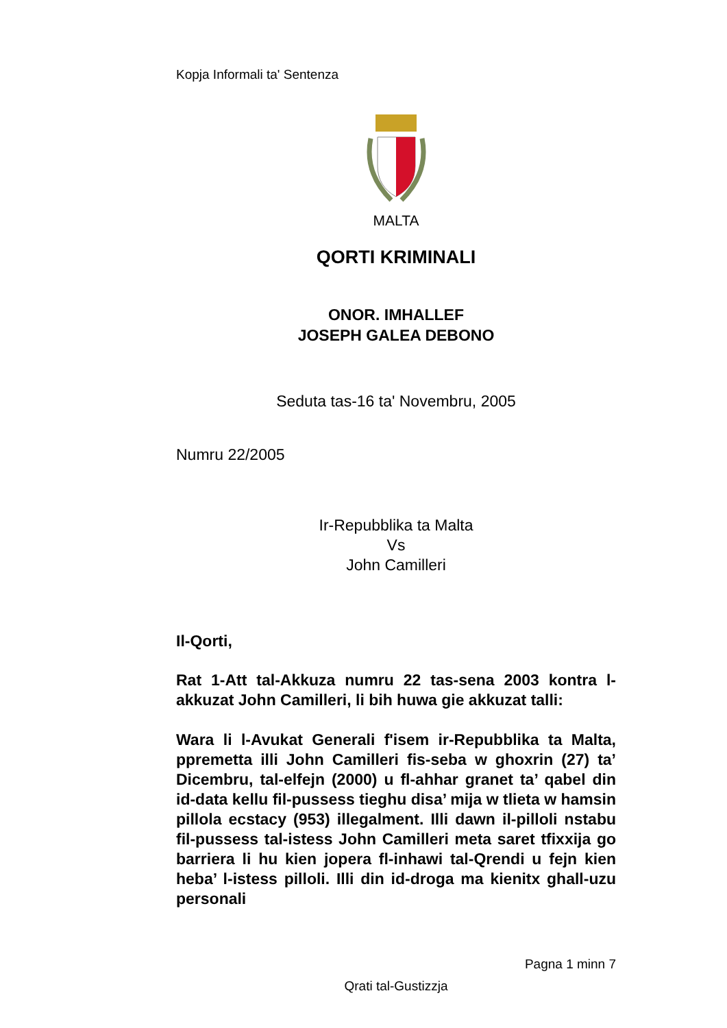Kopja Informali ta' Sentenza
MALTA
QORTI KRIMINALI
ONOR. IMHALLEF
JOSEPH GALEA DEBONO
Seduta tas-16 ta' Novembru, 2005
Numru 22/2005
Ir-Repubblika ta Malta
Vs
John Camilleri
Il-Qorti,
Rat 1-Att tal-Akkuza numru 22 tas-sena 2003 kontra l-akkuzat John Camilleri, li bih huwa gie akkuzat talli:
Wara li l-Avukat Generali f'isem ir-Repubblika ta Malta, ppremetta illi John Camilleri fis-seba w ghoxrin (27) ta’ Dicembru, tal-elfejn (2000) u fl-ahhar granet ta’ qabel din id-data kellu fil-pussess tieghu disa’ mija w tlieta w hamsin pillola ecstacy (953) illegalment. Illi dawn il-pilloli nstabu fil-pussess tal-istess John Camilleri meta saret tfixxija go barriera li hu kien jopera fl-inhawi tal-Qrendi u fejn kien heba’ l-istess pilloli. Illi din id-droga ma kienitx ghall-uzu personali
Pagna 1 minn 7
Qrati tal-Gustizzja